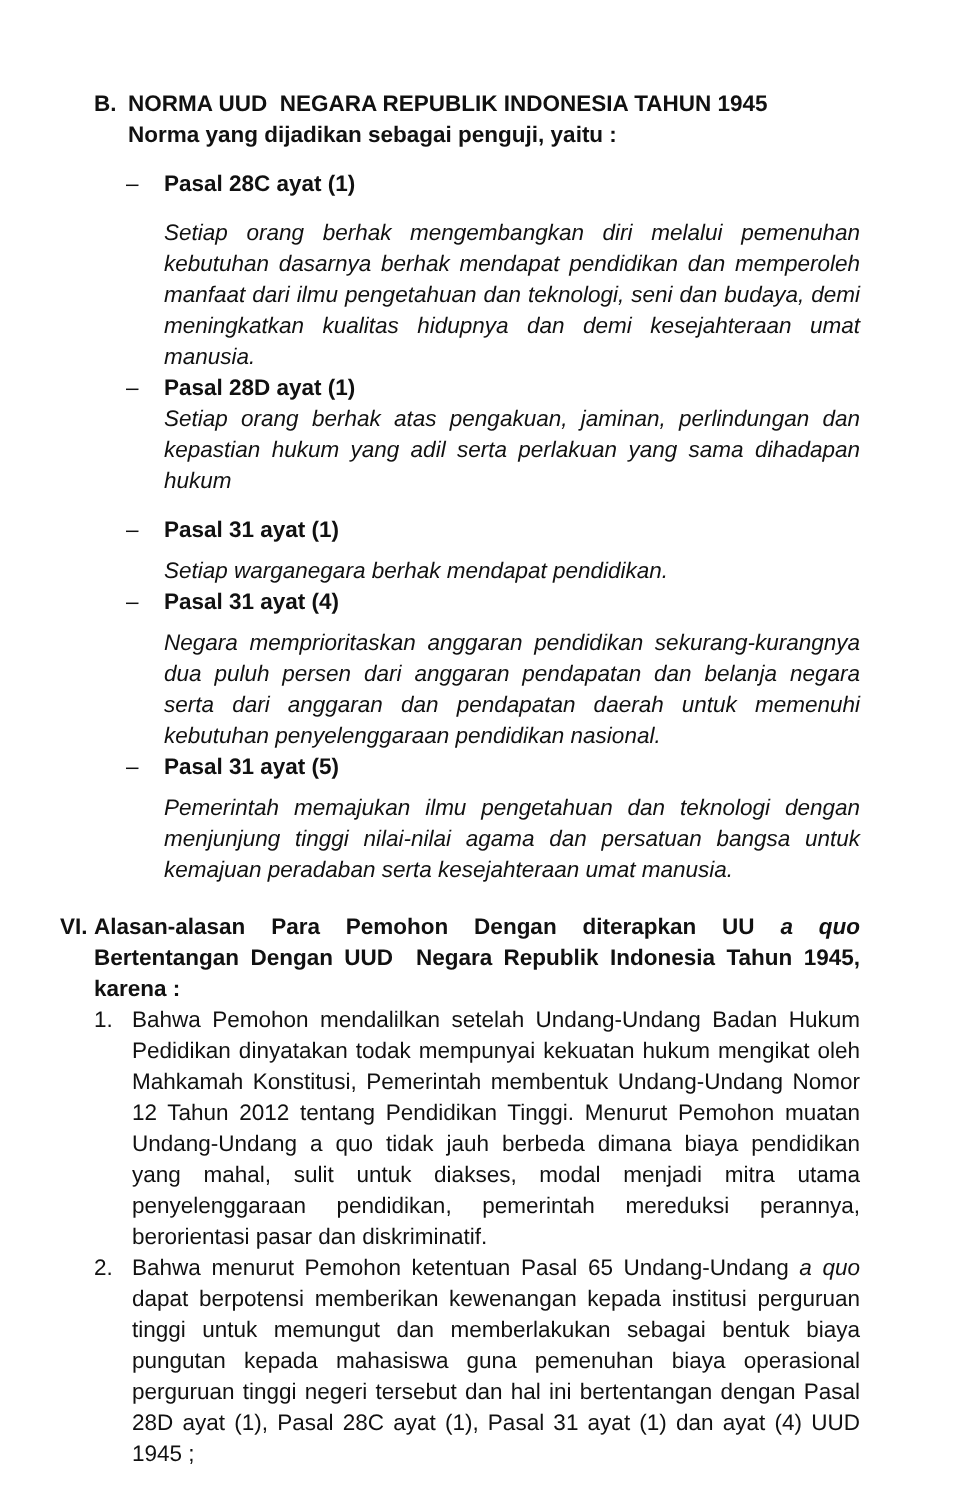B. NORMA UUD NEGARA REPUBLIK INDONESIA TAHUN 1945
Norma yang dijadikan sebagai penguji, yaitu :
– Pasal 28C ayat (1)
Setiap orang berhak mengembangkan diri melalui pemenuhan kebutuhan dasarnya berhak mendapat pendidikan dan memperoleh manfaat dari ilmu pengetahuan dan teknologi, seni dan budaya, demi meningkatkan kualitas hidupnya dan demi kesejahteraan umat manusia.
– Pasal 28D ayat (1)
Setiap orang berhak atas pengakuan, jaminan, perlindungan dan kepastian hukum yang adil serta perlakuan yang sama dihadapan hukum
– Pasal 31 ayat (1)
Setiap warganegara berhak mendapat pendidikan.
– Pasal 31 ayat (4)
Negara memprioritaskan anggaran pendidikan sekurang-kurangnya dua puluh persen dari anggaran pendapatan dan belanja negara serta dari anggaran dan pendapatan daerah untuk memenuhi kebutuhan penyelenggaraan pendidikan nasional.
– Pasal 31 ayat (5)
Pemerintah memajukan ilmu pengetahuan dan teknologi dengan menjunjung tinggi nilai-nilai agama dan persatuan bangsa untuk kemajuan peradaban serta kesejahteraan umat manusia.
VI.
Alasan-alasan Para Pemohon Dengan diterapkan UU a quo Bertentangan Dengan UUD Negara Republik Indonesia Tahun 1945, karena :
1. Bahwa Pemohon mendalilkan setelah Undang-Undang Badan Hukum Pedidikan dinyatakan todak mempunyai kekuatan hukum mengikat oleh Mahkamah Konstitusi, Pemerintah membentuk Undang-Undang Nomor 12 Tahun 2012 tentang Pendidikan Tinggi. Menurut Pemohon muatan Undang-Undang a quo tidak jauh berbeda dimana biaya pendidikan yang mahal, sulit untuk diakses, modal menjadi mitra utama penyelenggaraan pendidikan, pemerintah mereduksi perannya, berorientasi pasar dan diskriminatif.
2. Bahwa menurut Pemohon ketentuan Pasal 65 Undang-Undang a quo dapat berpotensi memberikan kewenangan kepada institusi perguruan tinggi untuk memungut dan memberlakukan sebagai bentuk biaya pungutan kepada mahasiswa guna pemenuhan biaya operasional perguruan tinggi negeri tersebut dan hal ini bertentangan dengan Pasal 28D ayat (1), Pasal 28C ayat (1), Pasal 31 ayat (1) dan ayat (4) UUD 1945 ;